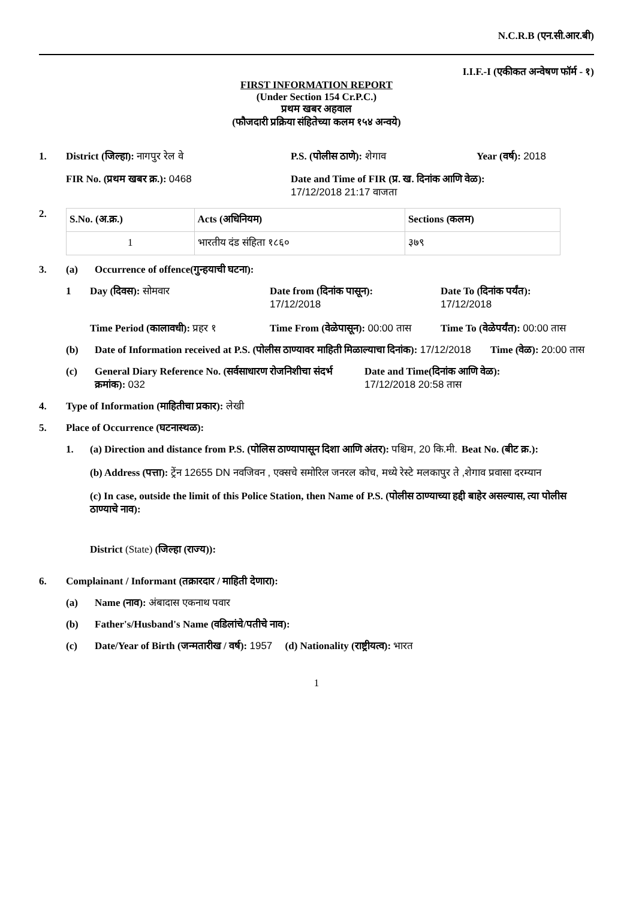N.C.R.B (एन.सी.आर.बी)
I.I.F.-I (एकीकत अन्वेषण फॉर्म - १)
FIRST INFORMATION REPORT
(Under Section 154 Cr.P.C.)
प्रथम खबर अहवाल
(फौजदारी प्रक्रिया संहितेच्या कलम १५४ अन्वये)
1. District (जिल्हा): नागपुर रेल वे P.S. (पोलीस ठाणे): शेगाव Year (वर्ष): 2018
FIR No. (प्रथम खबर क्र.): 0468 Date and Time of FIR (प्र. ख. दिनांक आणि वेळ):
17/12/2018 21:17 वाजता
2.
| S.No. (अ.क्र.) | Acts (अधिनियम) | Sections (कलम) |
| --- | --- | --- |
| 1 | भारतीय दंड संहिता १८६० | ३७९ |
3. (a) Occurrence of offence(गुन्हयाची घटना):
1 Day (दिवस): सोमवार Date from (दिनांक पासून):
17/12/2018
Date To (दिनांक पर्यंत):
17/12/2018
Time Period (कालावधी): प्रहर १
Time From (वेळेपासून): 00:00 तास
Time To (वेळेपर्यंत): 00:00 तास
(b) Date of Information received at P.S. (पोलीस ठाण्यावर माहिती मिळाल्याचा दिनांक): 17/12/2018
Time (वेळ): 20:00 तास
(c) General Diary Reference No. (सर्वसाधारण रोजनिशीचा संदर्भ क्रमांक): 032
Date and Time(दिनांक आणि वेळ):
17/12/2018 20:58 तास
4. Type of Information (माहितीचा प्रकार): लेखी
5. Place of Occurrence (घटनास्थळ):
1. (a) Direction and distance from P.S. (पोलिस ठाण्यापासून दिशा आणि अंतर): पश्चिम, 20 कि.मी.
Beat No. (बीट क्र.):
(b) Address (पत्ता): ट्रेंन 12655 DN नवजिवन , एक्सचे समोरिल जनरल कोच, मध्ये रेस्टे मलकापुर ते ,शेगाव प्रवासा दरम्यान
(c) In case, outside the limit of this Police Station, then Name of P.S. (पोलीस ठाण्याच्या हद्दी बाहेर असल्यास, त्या पोलीस ठाण्याचे नाव):
District (State) (जिल्हा (राज्य)):
6. Complainant / Informant (तक्रारदार / माहिती देणारा):
(a) Name (नाव): अंबादास एकनाथ पवार
(b) Father's/Husband's Name (वडिलांचे/पतीचे नाव):
(c) Date/Year of Birth (जन्मतारीख / वर्ष): 1957 (d) Nationality (राष्ट्रीयत्व): भारत
1